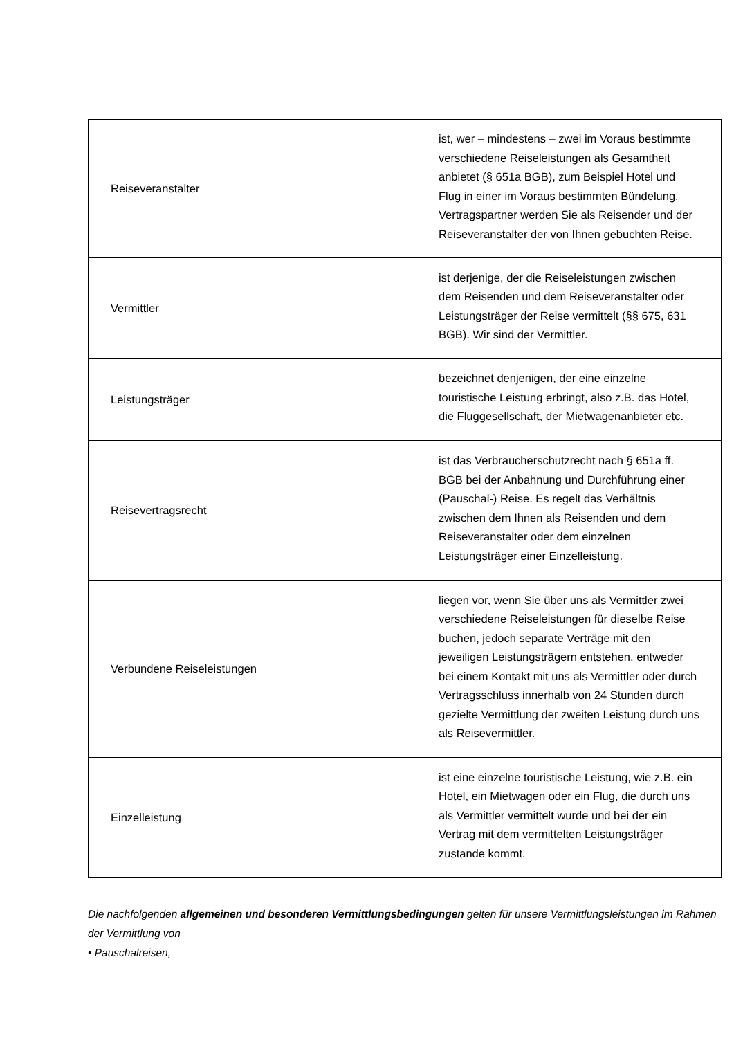| Reiseveranstalter | ist, wer – mindestens – zwei im Voraus bestimmte verschiedene Reiseleistungen als Gesamtheit anbietet (§ 651a BGB), zum Beispiel Hotel und Flug in einer im Voraus bestimmten Bündelung. Vertragspartner werden Sie als Reisender und der Reiseveranstalter der von Ihnen gebuchten Reise. |
| Vermittler | ist derjenige, der die Reiseleistungen zwischen dem Reisenden und dem Reiseveranstalter oder Leistungsträger der Reise vermittelt (§§ 675, 631 BGB). Wir sind der Vermittler. |
| Leistungsträger | bezeichnet denjenigen, der eine einzelne touristische Leistung erbringt, also z.B. das Hotel, die Fluggesellschaft, der Mietwagenanbieter etc. |
| Reisevertragsrecht | ist das Verbraucherschutzrecht nach § 651a ff. BGB bei der Anbahnung und Durchführung einer (Pauschal-) Reise. Es regelt das Verhältnis zwischen dem Ihnen als Reisenden und dem Reiseveranstalter oder dem einzelnen Leistungsträger einer Einzelleistung. |
| Verbundene Reiseleistungen | liegen vor, wenn Sie über uns als Vermittler zwei verschiedene Reiseleistungen für dieselbe Reise buchen, jedoch separate Verträge mit den jeweiligen Leistungsträgern entstehen, entweder bei einem Kontakt mit uns als Vermittler oder durch Vertragsschluss innerhalb von 24 Stunden durch gezielte Vermittlung der zweiten Leistung durch uns als Reisevermittler. |
| Einzelleistung | ist eine einzelne touristische Leistung, wie z.B. ein Hotel, ein Mietwagen oder ein Flug, die durch uns als Vermittler vermittelt wurde und bei der ein Vertrag mit dem vermittelten Leistungsträger zustande kommt. |
Die nachfolgenden allgemeinen und besonderen Vermittlungsbedingungen gelten für unsere Vermittlungsleistungen im Rahmen der Vermittlung von
• Pauschalreisen,